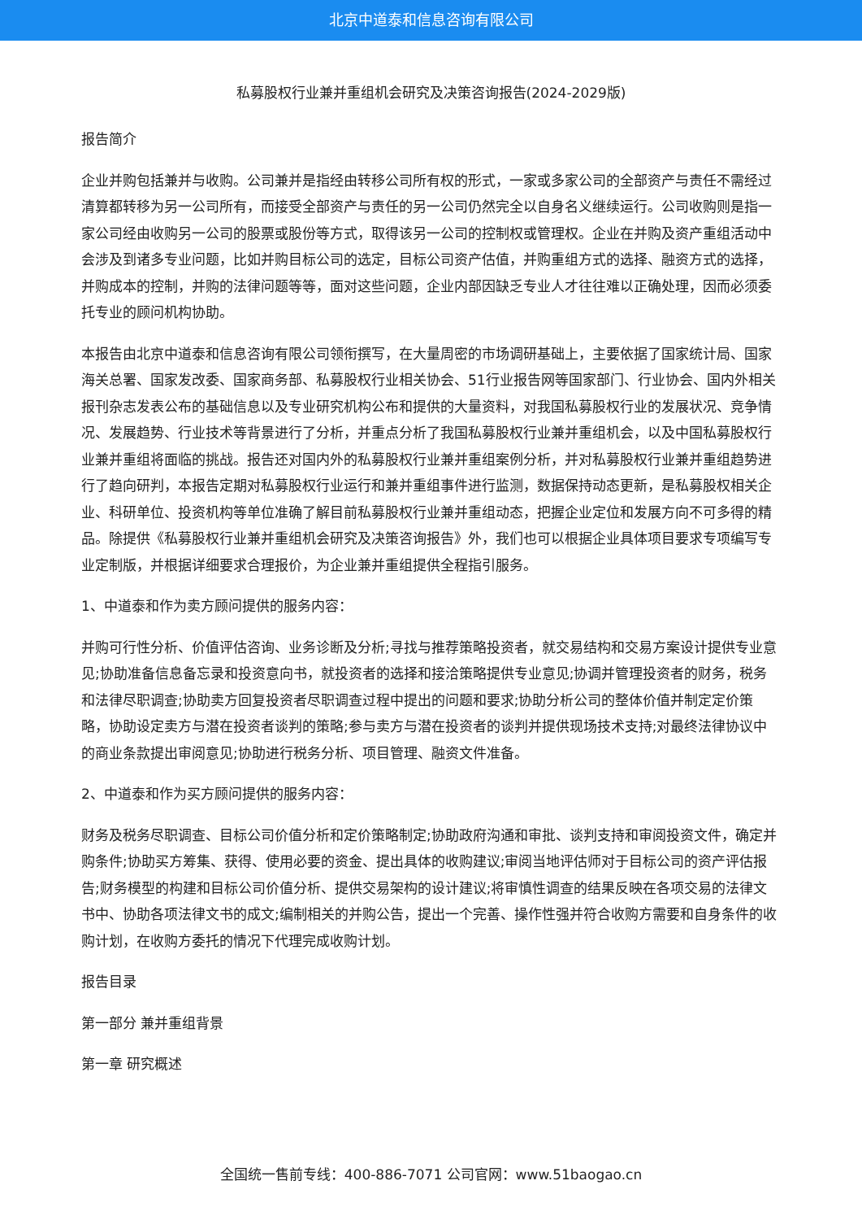北京中道泰和信息咨询有限公司
私募股权行业兼并重组机会研究及决策咨询报告(2024-2029版)
报告简介
企业并购包括兼并与收购。公司兼并是指经由转移公司所有权的形式，一家或多家公司的全部资产与责任不需经过清算都转移为另一公司所有，而接受全部资产与责任的另一公司仍然完全以自身名义继续运行。公司收购则是指一家公司经由收购另一公司的股票或股份等方式，取得该另一公司的控制权或管理权。企业在并购及资产重组活动中会涉及到诸多专业问题，比如并购目标公司的选定，目标公司资产估值，并购重组方式的选择、融资方式的选择，并购成本的控制，并购的法律问题等等，面对这些问题，企业内部因缺乏专业人才往往难以正确处理，因而必须委托专业的顾问机构协助。
本报告由北京中道泰和信息咨询有限公司领衔撰写，在大量周密的市场调研基础上，主要依据了国家统计局、国家海关总署、国家发改委、国家商务部、私募股权行业相关协会、51行业报告网等国家部门、行业协会、国内外相关报刊杂志发表公布的基础信息以及专业研究机构公布和提供的大量资料，对我国私募股权行业的发展状况、竞争情况、发展趋势、行业技术等背景进行了分析，并重点分析了我国私募股权行业兼并重组机会，以及中国私募股权行业兼并重组将面临的挑战。报告还对国内外的私募股权行业兼并重组案例分析，并对私募股权行业兼并重组趋势进行了趋向研判，本报告定期对私募股权行业运行和兼并重组事件进行监测，数据保持动态更新，是私募股权相关企业、科研单位、投资机构等单位准确了解目前私募股权行业兼并重组动态，把握企业定位和发展方向不可多得的精品。除提供《私募股权行业兼并重组机会研究及决策咨询报告》外，我们也可以根据企业具体项目要求专项编写专业定制版，并根据详细要求合理报价，为企业兼并重组提供全程指引服务。
1、中道泰和作为卖方顾问提供的服务内容：
并购可行性分析、价值评估咨询、业务诊断及分析;寻找与推荐策略投资者，就交易结构和交易方案设计提供专业意见;协助准备信息备忘录和投资意向书，就投资者的选择和接洽策略提供专业意见;协调并管理投资者的财务，税务和法律尽职调查;协助卖方回复投资者尽职调查过程中提出的问题和要求;协助分析公司的整体价值并制定定价策略，协助设定卖方与潜在投资者谈判的策略;参与卖方与潜在投资者的谈判并提供现场技术支持;对最终法律协议中的商业条款提出审阅意见;协助进行税务分析、项目管理、融资文件准备。
2、中道泰和作为买方顾问提供的服务内容：
财务及税务尽职调查、目标公司价值分析和定价策略制定;协助政府沟通和审批、谈判支持和审阅投资文件，确定并购条件;协助买方筹集、获得、使用必要的资金、提出具体的收购建议;审阅当地评估师对于目标公司的资产评估报告;财务模型的构建和目标公司价值分析、提供交易架构的设计建议;将审慎性调查的结果反映在各项交易的法律文书中、协助各项法律文书的成文;编制相关的并购公告，提出一个完善、操作性强并符合收购方需要和自身条件的收购计划，在收购方委托的情况下代理完成收购计划。
报告目录
第一部分 兼并重组背景
第一章 研究概述
全国统一售前专线：400-886-7071 公司官网：www.51baogao.cn